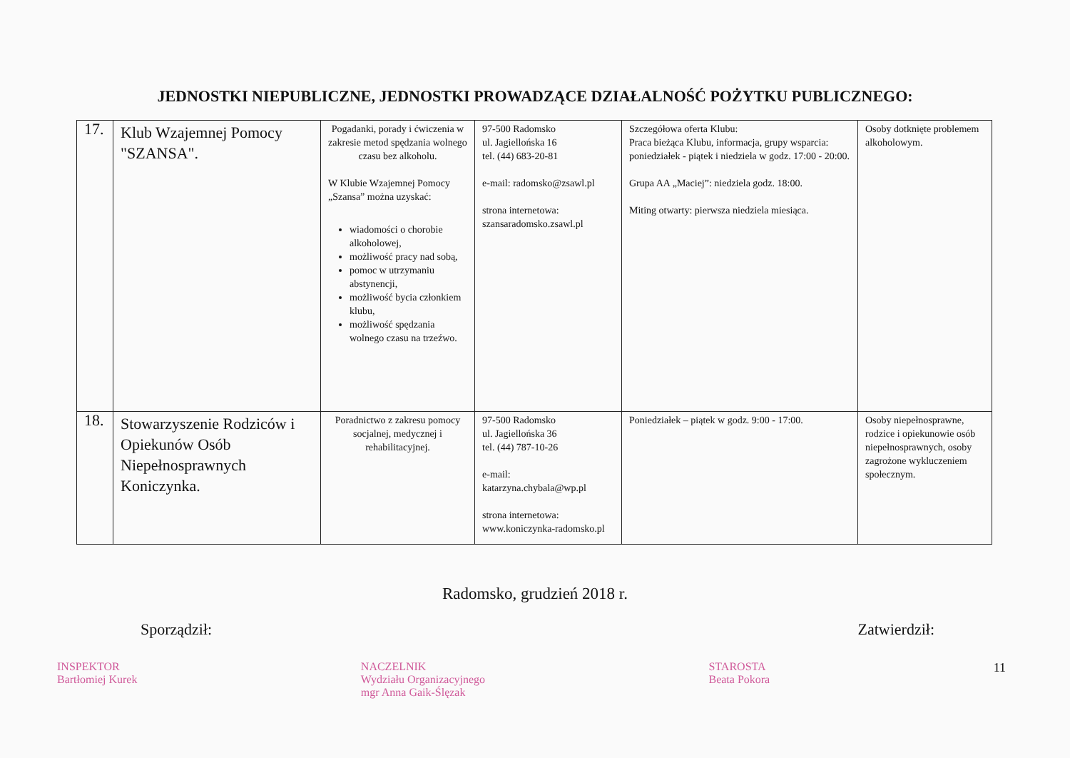JEDNOSTKI NIEPUBLICZNE, JEDNOSTKI PROWADZĄCE DZIAŁALNOŚĆ POŻYTKU PUBLICZNEGO:
| 17. | Klub Wzajemnej Pomocy "SZANSA". | Pogadanki, porady i ćwiczenia w zakresie metod spędzania wolnego czasu bez alkoholu. W Klubie Wzajemnej Pomocy „Szansa” można uzyskać: wiadomości o chorobie alkoholowej, możliwość pracy nad sobą, pomoc w utrzymaniu abstynencji, możliwość bycia członkiem klubu, możliwość spędzania wolnego czasu na trzeźwo. | 97-500 Radomsko ul. Jagiellońska 16 tel. (44) 683-20-81 e-mail: radomsko@zsawl.pl strona internetowa: szansaradomsko.zsawl.pl | Szczegółowa oferta Klubu: Praca bieżąca Klubu, informacja, grupy wsparcia: poniedziałek - piątek i niedziela w godz. 17:00 - 20:00. Grupa AA „Maciej”: niedziela godz. 18:00. Miting otwarty: pierwsza niedziela miesiąca. | Osoby dotknięte problemem alkoholowym. |
| 18. | Stowarzyszenie Rodziców i Opiekunów Osób Niepełnosprawnych Koniczynka. | Poradnictwo z zakresu pomocy socjalnej, medycznej i rehabilitacyjnej. | 97-500 Radomsko ul. Jagiellońska 36 tel. (44) 787-10-26 e-mail: katarzyna.chybala@wp.pl strona internetowa: www.koniczynka-radomsko.pl | Poniedziałek – piątek w godz. 9:00 - 17:00. | Osoby niepełnosprawne, rodzice i opiekunowie osób niepełnosprawnych, osoby zagrożone wykluczeniem społecznym. |
Radomsko, grudzień 2018 r.
Sporządził: Zatwierdził:
INSPEKTOR
Bartłomiej Kurek
NACZELNIK
Wydziału Organizacyjnego
mgr Anna Gaik-Ślęzak
STAROSTA
Beata Pokora
11